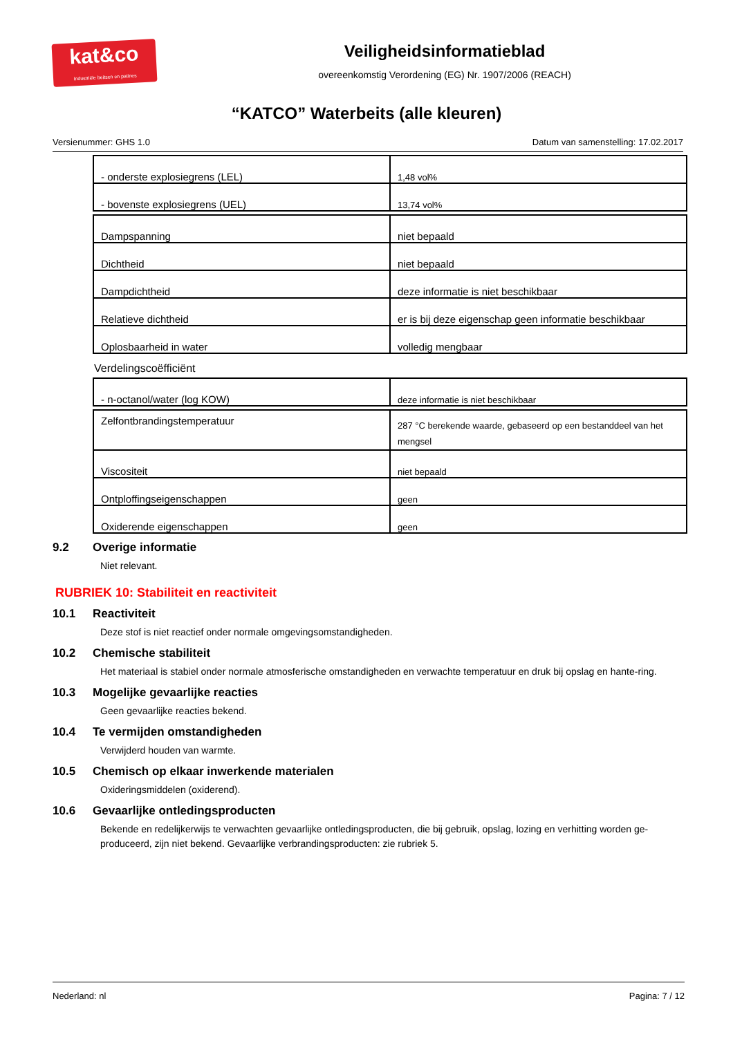kat&co
Industriële beitsen en patines
Veiligheidsinformatieblad
overeenkomstig Verordening (EG) Nr. 1907/2006 (REACH)
“KATCO” Waterbeits (alle kleuren)
Versienummer: GHS 1.0 Datum van samenstelling: 17.02.2017
| - onderste explosiegrens (LEL) | 1,48 vol% |
| - bovenste explosiegrens (UEL) | 13,74 vol% |
| Dampspanning | niet bepaald |
| Dichtheid | niet bepaald |
| Dampdichtheid | deze informatie is niet beschikbaar |
| Relatieve dichtheid | er is bij deze eigenschap geen informatie beschikbaar |
| Oplosbaarheid in water | volledig mengbaar |
Verdelingscoëfficiënt
| - n-octanol/water (log KOW) | deze informatie is niet beschikbaar |
| Zelfontbrandingstemperatuur | 287 °C berekende waarde, gebaseerd op een bestanddeel van het mengsel |
| Viscositeit | niet bepaald |
| Ontploffingseigenschappen | geen |
| Oxiderende eigenschappen | geen |
9.2 Overige informatie
Niet relevant.
RUBRIEK 10: Stabiliteit en reactiviteit
10.1 Reactiviteit
Deze stof is niet reactief onder normale omgevingsomstandigheden.
10.2 Chemische stabiliteit
Het materiaal is stabiel onder normale atmosferische omstandigheden en verwachte temperatuur en druk bij opslag en hante-ring.
10.3 Mogelijke gevaarlijke reacties
Geen gevaarlijke reacties bekend.
10.4 Te vermijden omstandigheden
Verwijderd houden van warmte.
10.5 Chemisch op elkaar inwerkende materialen
Oxideringsmiddelen (oxiderend).
10.6 Gevaarlijke ontledingsproducten
Bekende en redelijkerwijs te verwachten gevaarlijke ontledingsproducten, die bij gebruik, opslag, lozing en verhitting worden ge-produceerd, zijn niet bekend. Gevaarlijke verbrandingsproducten: zie rubriek 5.
Nederland: nl Pagina: 7 / 12